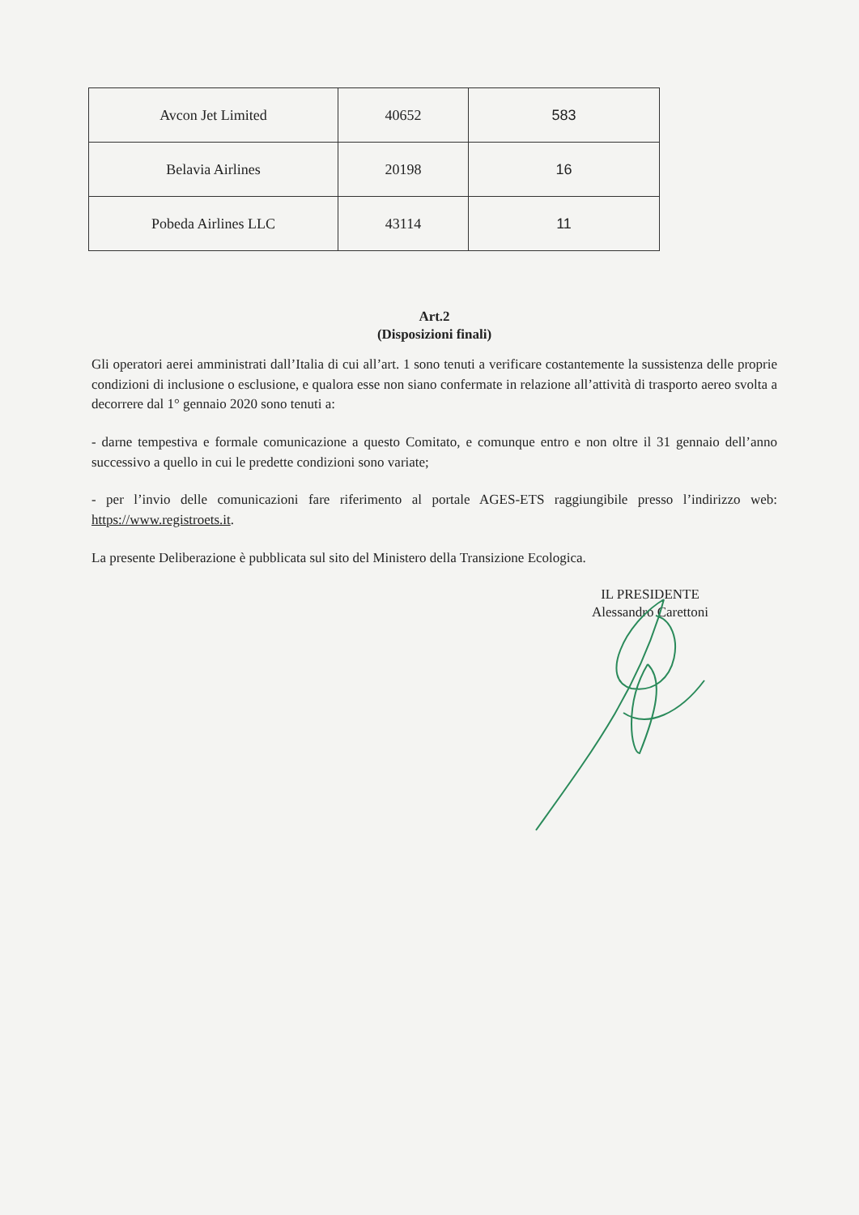| Avcon Jet Limited | 40652 | 583 |
| Belavia Airlines | 20198 | 16 |
| Pobeda Airlines LLC | 43114 | 11 |
Art.2
(Disposizioni finali)
Gli operatori aerei amministrati dall’Italia di cui all’art. 1 sono tenuti a verificare costantemente la sussistenza delle proprie condizioni di inclusione o esclusione, e qualora esse non siano confermate in relazione all’attività di trasporto aereo svolta a decorrere dal 1° gennaio 2020 sono tenuti a:
- darne tempestiva e formale comunicazione a questo Comitato, e comunque entro e non oltre il 31 gennaio dell’anno successivo a quello in cui le predette condizioni sono variate;
- per l’invio delle comunicazioni fare riferimento al portale AGES-ETS raggiungibile presso l’indirizzo web: https://www.registroets.it.
La presente Deliberazione è pubblicata sul sito del Ministero della Transizione Ecologica.
IL PRESIDENTE
Alessandro Carettoni